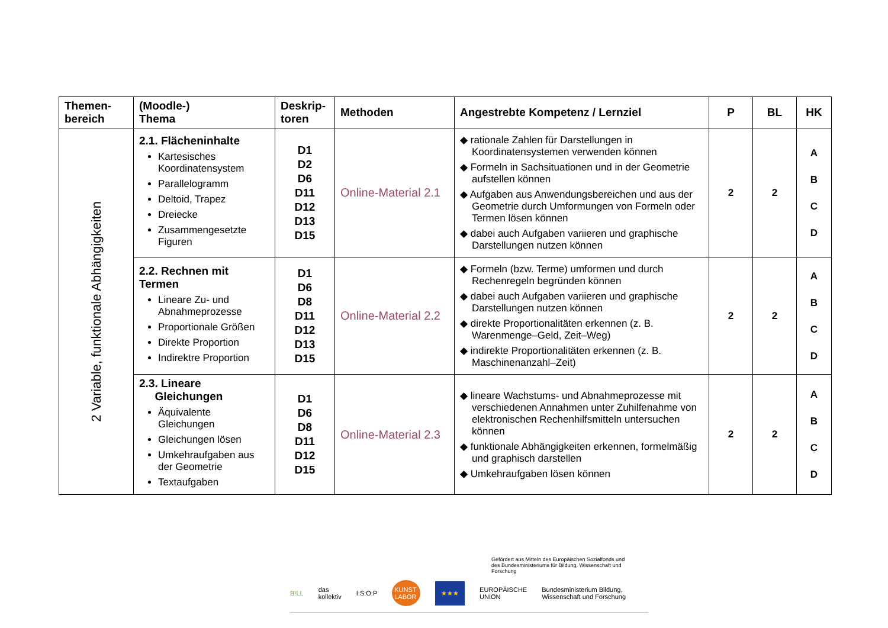| Themen- bereich | (Moodle-) Thema | Deskrip- toren | Methoden | Angestrebte Kompetenz / Lernziel | P | BL | HK |
| --- | --- | --- | --- | --- | --- | --- | --- |
| 2 Variable, funktionale Abhängigkeiten | 2.1. Flächeninhalte Kartesisches Koordinatensystem Parallelogramm Deltoid, Trapez Dreiecke Zusammengesetzte Figuren | D1 D2 D6 D11 D12 D13 D15 | Online-Material 2.1 | ◆ rationale Zahlen für Darstellungen in Koordinatensystemen verwenden können ◆ Formeln in Sachsituationen und in der Geometrie aufstellen können ◆ Aufgaben aus Anwendungsbereichen und aus der Geometrie durch Umformungen von Formeln oder Termen lösen können ◆ dabei auch Aufgaben variieren und graphische Darstellungen nutzen können | 2 | 2 | A B C D |
| | 2.2. Rechnen mit Termen Lineare Zu- und Abnahmeprozesse Proportionale Größen Direkte Proportion Indirektre Proportion | D1 D6 D8 D11 D12 D13 D15 | Online-Material 2.2 | ◆ Formeln (bzw. Terme) umformen und durch Rechenregeln begründen können ◆ dabei auch Aufgaben variieren und graphische Darstellungen nutzen können ◆ direkte Proportionalitäten erkennen (z. B. Warenmenge–Geld, Zeit–Weg) ◆ indirekte Proportionalitäten erkennen (z. B. Maschinenanzahl–Zeit) | 2 | 2 | A B C D |
| | 2.3. Lineare Gleichungen Äquivalente Gleichungen Gleichungen lösen Umkehraufgaben aus der Geometrie Textaufgaben | D1 D6 D8 D11 D12 D15 | Online-Material 2.3 | ◆ lineare Wachstums- und Abnahmeprozesse mit verschiedenen Annahmen unter Zuhilfenahme von elektronischen Rechenhilfsmitteln untersuchen können ◆ funktionale Abhängigkeiten erkennen, formelmäßig und graphisch darstellen ◆ Umkehraufgaben lösen können | 2 | 2 | A B C D |
Gefördert aus Mitteln des Europäischen Sozialfonds und des Bundesministeriums für Bildung, Wissenschaft und Forschung
B!LL das kollektiv I:S:O:P KUNST LABOR ★★★ EUROPÄISCHE UNION Bundesministerium Bildung, Wissenschaft und Forschung